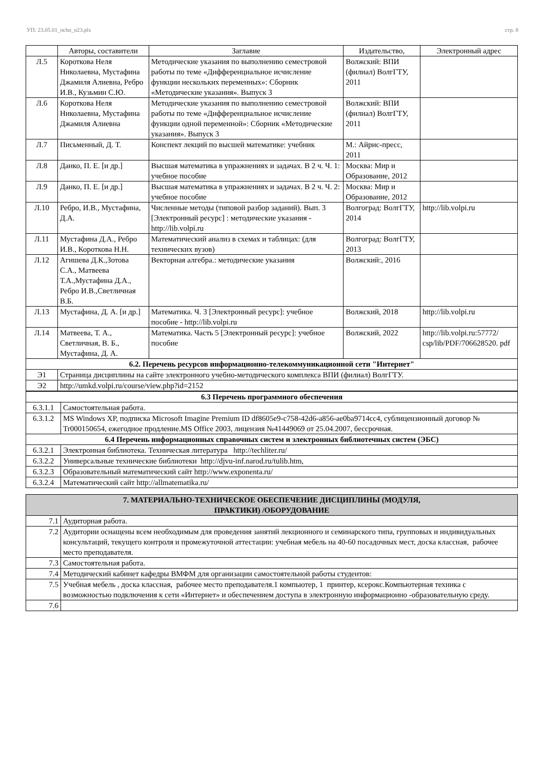УП: 23.05.01_ochn_n23.plx стр. 8
| | Авторы, составители | Заглавие | Издательство, | Электронный адрес |
| --- | --- | --- | --- | --- |
| Л.5 | Короткова Неля Николаевна, Мустафина Джамиля Алиевна, Ребро И.В., Кузьмин С.Ю. | Методические указания по выполнению семестровой работы по теме «Дифференциальное исчисление функции нескольких переменных»: Сборник «Методические указания». Выпуск 3 | Волжский: ВПИ (филиал) ВолгГТУ, 2011 | |
| Л.6 | Короткова Неля Николаевна, Мустафина Джамиля Алиевна | Методические указания по выполнению семестровой работы по теме «Дифференциальное исчисление функции одной переменной»: Сборник «Методические указания». Выпуск 3 | Волжский: ВПИ (филиал) ВолгГТУ, 2011 | |
| Л.7 | Письменный, Д. Т. | Конспект лекций по высшей математике: учебник | М.: Айрис-пресс, 2011 | |
| Л.8 | Данко, П. Е. [и др.] | Высшая математика в упражнениях и задачах. В 2 ч. Ч. 1: учебное пособие | Москва: Мир и Образование, 2012 | |
| Л.9 | Данко, П. Е. [и др.] | Высшая математика в упражнениях и задачах. В 2 ч. Ч. 2: учебное пособие | Москва: Мир и Образование, 2012 | |
| Л.10 | Ребро, И.В., Мустафина, Д.А. | Численные методы (типовой разбор заданий). Вып. 3 [Электронный ресурс] : методические указания - http://lib.volpi.ru | Волгоград: ВолгГТУ, 2014 | http://lib.volpi.ru |
| Л.11 | Мустафина Д.А., Ребро И.В., Короткова Н.Н. | Математический анализ в схемах и таблицах: (для технических вузов) | Волгоград: ВолгГТУ, 2013 | |
| Л.12 | Агишева Д.К.,Зотова С.А., Матвеева Т.А.,Мустафина Д.А., Ребро И.В.,Светличная В.Б. | Векторная алгебра.: методические указания | Волжский:, 2016 | |
| Л.13 | Мустафина, Д. А. [и др.] | Математика. Ч. 3 [Электронный ресурс]: учебное пособие - http://lib.volpi.ru | Волжский, 2018 | http://lib.volpi.ru |
| Л.14 | Матвеева, Т. А., Светличная, В. Б., Мустафина, Д. А. | Математика. Часть 5 [Электронный ресурс]: учебное пособие | Волжский, 2022 | http://lib.volpi.ru:57772/ csp/lib/PDF/706628520. pdf |
| 6.2. Перечень ресурсов информационно-телекоммуникационной сети "Интернет" | | | | |
| Э1 | Страница дисциплины на сайте электронного учебно-методического комплекса ВПИ (филиал) ВолгГТУ. | | | |
| Э2 | http://umkd.volpi.ru/course/view.php?id=2152 | | | |
| 6.3 Перечень программного обеспечения | |
| 6.3.1.1 | Самостоятельная работа. |
| 6.3.1.2 | MS Windows XP, подписка Microsoft Imagine Premium ID df8605e9-c758-42d6-a856-ae0ba9714cc4, сублицензионный договор № Tr000150654, ежегодное продление.MS Office 2003, лицензия №41449069 от 25.04.2007, бессрочная. |
| 6.4 Перечень информационных справочных систем и электронных библиотечных систем (ЭБС) | |
| 6.3.2.1 | Электронная библиотека. Техническая литература http://techliter.ru/ |
| 6.3.2.2 | Универсальные технические библиотеки http://djvu-inf.narod.ru/tulib.htm, |
| 6.3.2.3 | Образовательный математический сайт http://www.exponenta.ru/ |
| 6.3.2.4 | Математический сайт http://allmatematika.ru/ |
| 7. МАТЕРИАЛЬНО-ТЕХНИЧЕСКОЕ ОБЕСПЕЧЕНИЕ ДИСЦИПЛИНЫ (МОДУЛЯ, ПРАКТИКИ) /ОБОРУДОВАНИЕ | |
| 7.1 | Аудиторная работа. |
| 7.2 | Аудитории оснащены всем необходимым для проведения занятий лекционного и семинарского типа, групповых и индивидуальных консультаций, текущего контроля и промежуточной аттестации: учебная мебель на 40-60 посадочных мест, доска классная, рабочее место преподавателя. |
| 7.3 | Самостоятельная работа. |
| 7.4 | Методический кабинет кафедры ВМФМ для организации самостоятельной работы студентов: |
| 7.5 | Учебная мебель , доска классная, рабочее место преподавателя.1 компьютер, 1 принтер, ксерокс.Компьютерная техника с возможностью подключения к сети «Интернет» и обеспечением доступа в электронную информационно -образовательную среду. |
| 7.6 | |